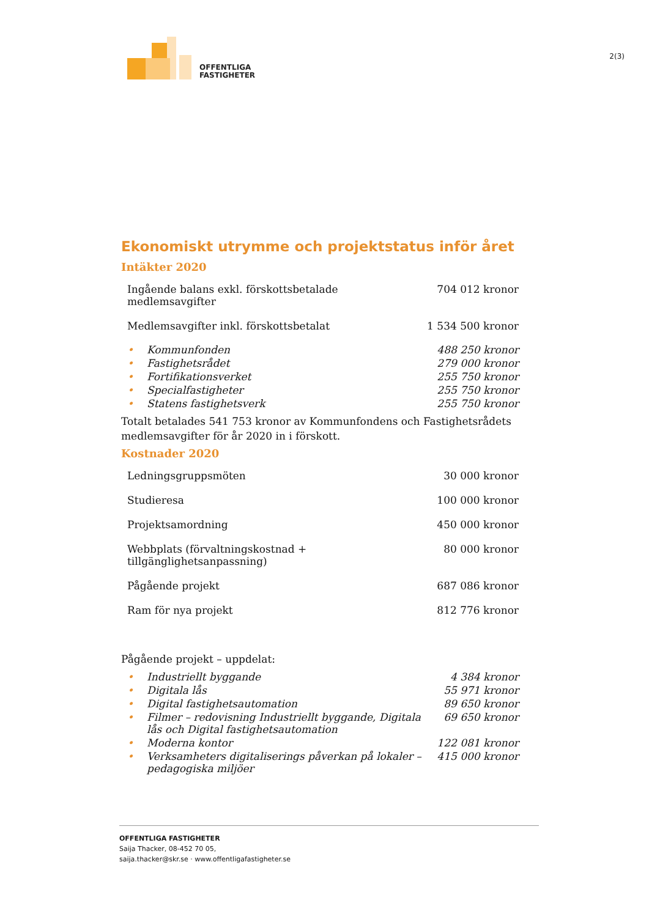OFFENTLIGA
FASTIGHETER
2(3)
Ekonomiskt utrymme och projektstatus inför året
Intäkter 2020
| Ingående balans exkl. förskottsbetalade medlemsavgifter | | 704 012 kronor |
| Medlemsavgifter inkl. förskottsbetalat | | 1 534 500 kronor |
| • | Kommunfonden | 488 250 kronor |
| • | Fastighetsrådet | 279 000 kronor |
| • | Fortifikationsverket | 255 750 kronor |
| • | Specialfastigheter | 255 750 kronor |
| • | Statens fastighetsverk | 255 750 kronor |
Totalt betalades 541 753 kronor av Kommunfondens och Fastighetsrådets medlemsavgifter för år 2020 in i förskott.
Kostnader 2020
| Ledningsgruppsmöten | 30 000 kronor |
| Studieresa | 100 000 kronor |
| Projektsamordning | 450 000 kronor |
| Webbplats (förvaltningskostnad + tillgänglighetsanpassning) | 80 000 kronor |
| Pågående projekt | 687 086 kronor |
| Ram för nya projekt | 812 776 kronor |
Pågående projekt – uppdelat:
| • | Industriellt byggande | 4 384 kronor |
| • | Digitala lås | 55 971 kronor |
| • | Digital fastighetsautomation | 89 650 kronor |
| • | Filmer – redovisning Industriellt byggande, Digitala lås och Digital fastighetsautomation | 69 650 kronor |
| • | Moderna kontor | 122 081 kronor |
| • | Verksamheters digitaliserings påverkan på lokaler – pedagogiska miljöer | 415 000 kronor |
OFFENTLIGA FASTIGHETER
Saija Thacker, 08-452 70 05,
saija.thacker@skr.se · www.offentligafastigheter.se